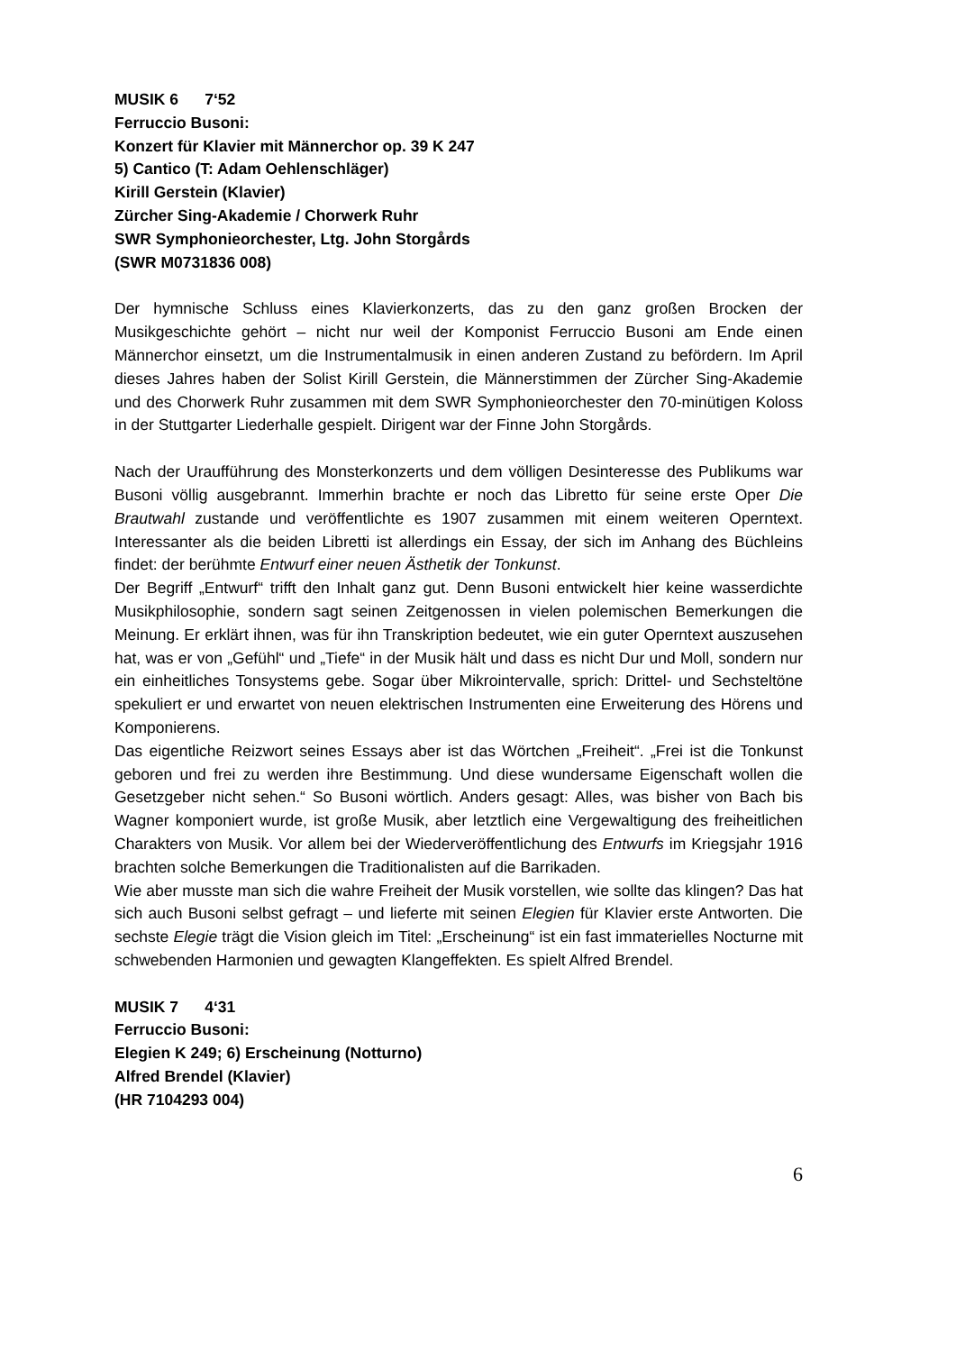MUSIK 6 7‘52
Ferruccio Busoni:
Konzert für Klavier mit Männerchor op. 39 K 247
5) Cantico (T: Adam Oehlenschläger)
Kirill Gerstein (Klavier)
Zürcher Sing-Akademie / Chorwerk Ruhr
SWR Symphonieorchester, Ltg. John Storgårds
(SWR M0731836 008)
Der hymnische Schluss eines Klavierkonzerts, das zu den ganz großen Brocken der Musikgeschichte gehört – nicht nur weil der Komponist Ferruccio Busoni am Ende einen Männerchor einsetzt, um die Instrumentalmusik in einen anderen Zustand zu befördern. Im April dieses Jahres haben der Solist Kirill Gerstein, die Männerstimmen der Zürcher Sing-Akademie und des Chorwerk Ruhr zusammen mit dem SWR Symphonieorchester den 70-minütigen Koloss in der Stuttgarter Liederhalle gespielt. Dirigent war der Finne John Storgårds.
Nach der Uraufführung des Monsterkonzerts und dem völligen Desinteresse des Publikums war Busoni völlig ausgebrannt. Immerhin brachte er noch das Libretto für seine erste Oper Die Brautwahl zustande und veröffentlichte es 1907 zusammen mit einem weiteren Operntext. Interessanter als die beiden Libretti ist allerdings ein Essay, der sich im Anhang des Büchleins findet: der berühmte Entwurf einer neuen Ästhetik der Tonkunst.
Der Begriff „Entwurf“ trifft den Inhalt ganz gut. Denn Busoni entwickelt hier keine wasserdichte Musikphilosophie, sondern sagt seinen Zeitgenossen in vielen polemischen Bemerkungen die Meinung. Er erklärt ihnen, was für ihn Transkription bedeutet, wie ein guter Operntext auszusehen hat, was er von „Gefühl“ und „Tiefe“ in der Musik hält und dass es nicht Dur und Moll, sondern nur ein einheitliches Tonsystems gebe. Sogar über Mikrointervalle, sprich: Drittel- und Sechsteltöne spekuliert er und erwartet von neuen elektrischen Instrumenten eine Erweiterung des Hörens und Komponierens.
Das eigentliche Reizwort seines Essays aber ist das Wörtchen „Freiheit“. „Frei ist die Tonkunst geboren und frei zu werden ihre Bestimmung. Und diese wundersame Eigenschaft wollen die Gesetzgeber nicht sehen.“ So Busoni wörtlich. Anders gesagt: Alles, was bisher von Bach bis Wagner komponiert wurde, ist große Musik, aber letztlich eine Vergewaltigung des freiheitlichen Charakters von Musik. Vor allem bei der Wiederveröffentlichung des Entwurfs im Kriegsjahr 1916 brachten solche Bemerkungen die Traditionalisten auf die Barrikaden.
Wie aber musste man sich die wahre Freiheit der Musik vorstellen, wie sollte das klingen? Das hat sich auch Busoni selbst gefragt – und lieferte mit seinen Elegien für Klavier erste Antworten. Die sechste Elegie trägt die Vision gleich im Titel: „Erscheinung“ ist ein fast immaterielles Nocturne mit schwebenden Harmonien und gewagten Klangeffekten. Es spielt Alfred Brendel.
MUSIK 7 4‘31
Ferruccio Busoni:
Elegien K 249; 6) Erscheinung (Notturno)
Alfred Brendel (Klavier)
(HR 7104293 004)
6